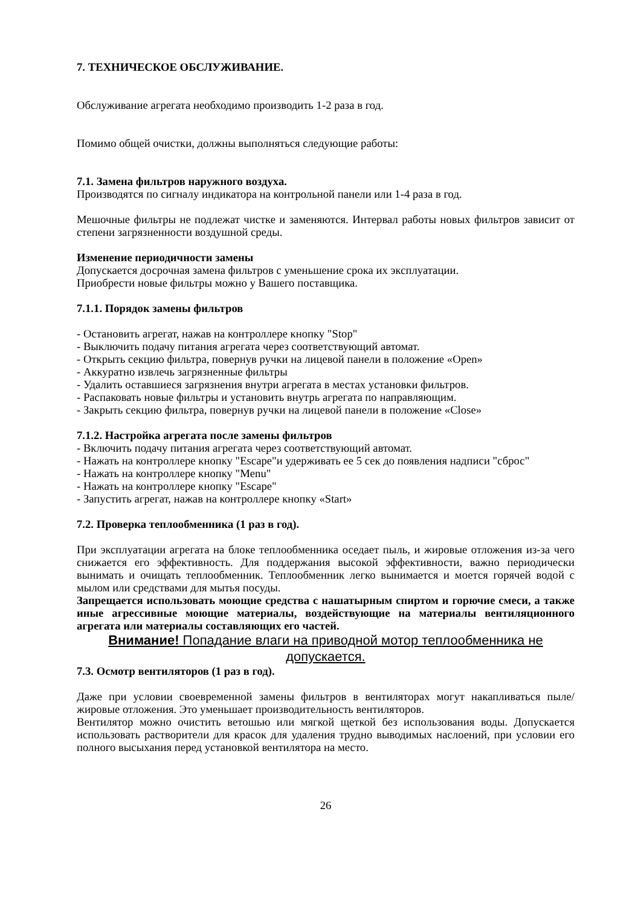7. ТЕХНИЧЕСКОЕ ОБСЛУЖИВАНИЕ.
Обслуживание агрегата необходимо производить 1-2 раза в год.
Помимо общей очистки, должны выполняться следующие работы:
7.1. Замена фильтров наружного воздуха.
Производятся по сигналу индикатора на контрольной панели или 1-4 раза в год.
Мешочные фильтры не подлежат чистке и заменяются. Интервал работы новых фильтров зависит от степени загрязненности воздушной среды.
Изменение периодичности замены
Допускается досрочная замена фильтров с уменьшение срока их эксплуатации.
Приобрести новые фильтры можно у Вашего поставщика.
7.1.1. Порядок замены фильтров
- Остановить агрегат, нажав на контроллере кнопку "Stop"
- Выключить подачу питания агрегата через соответствующий автомат.
- Открыть секцию фильтра, повернув ручки на лицевой панели в положение «Open»
- Аккуратно извлечь загрязненные фильтры
- Удалить оставшиеся загрязнения внутри агрегата в местах установки фильтров.
- Распаковать новые фильтры и установить внутрь агрегата по направляющим.
- Закрыть секцию фильтра, повернув ручки на лицевой панели в положение «Close»
7.1.2. Настройка агрегата после замены фильтров
- Включить подачу питания агрегата через соответствующий автомат.
- Нажать на контроллере кнопку "Escape"и удерживать ее 5 сек до появления надписи "сброс"
- Нажать на контроллере кнопку "Menu"
- Нажать на контроллере кнопку "Escape"
- Запустить агрегат, нажав на контроллере кнопку «Start»
7.2. Проверка теплообменника (1 раз в год).
При эксплуатации агрегата на блоке теплообменника оседает пыль, и жировые отложения из-за чего снижается его эффективность. Для поддержания высокой эффективности, важно периодически вынимать и очищать теплообменник. Теплообменник легко вынимается и моется горячей водой с мылом или средствами для мытья посуды.
Запрещается использовать моющие средства с нашатырным спиртом и горючие смеси, а также иные агрессивные моющие материалы, воздействующие на материалы вентиляционного агрегата или материалы составляющих его частей.
Внимание! Попадание влаги на приводной мотор теплообменника не допускается.
7.3. Осмотр вентиляторов (1 раз в год).
Даже при условии своевременной замены фильтров в вентиляторах могут накапливаться пыле/жировые отложения. Это уменьшает производительность вентиляторов.
Вентилятор можно очистить ветошью или мягкой щеткой без использования воды. Допускается использовать растворители для красок для удаления трудно выводимых наслоений, при условии его полного высыхания перед установкой вентилятора на место.
26